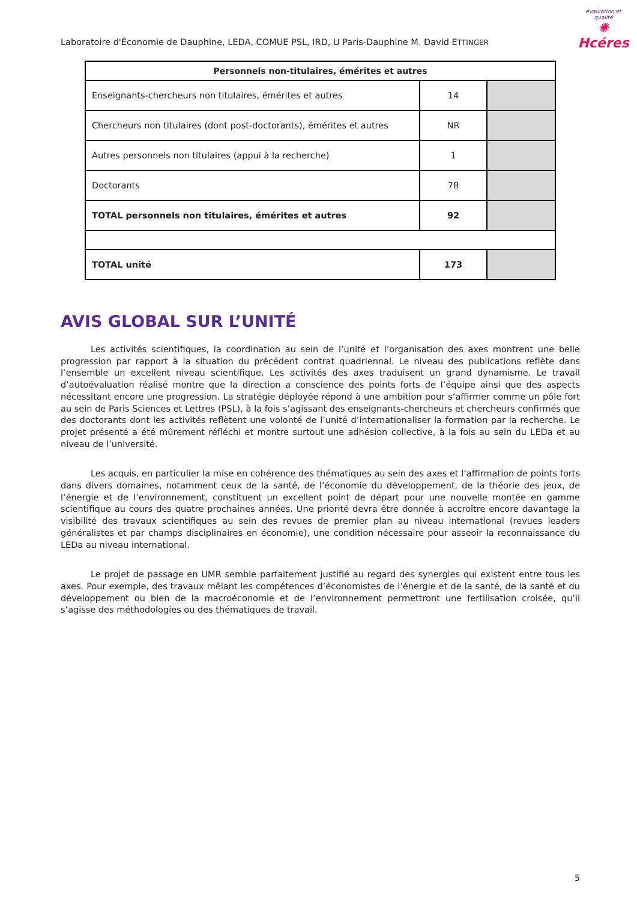Laboratoire d'Économie de Dauphine, LEDA, COMUE PSL, IRD, U Paris-Dauphine M. David ETTINGER
évaluation et qualité
✺
Hcéres
| Personnels non-titulaires, émérites et autres | | |
| --- | --- | --- |
| Enseignants-chercheurs non titulaires, émérites et autres | 14 | |
| Chercheurs non titulaires (dont post-doctorants), émérites et autres | NR | |
| Autres personnels non titulaires (appui à la recherche) | 1 | |
| Doctorants | 78 | |
| TOTAL personnels non titulaires, émérites et autres | 92 | |
| TOTAL unité | 173 | |
AVIS GLOBAL SUR L’UNITÉ
Les activités scientifiques, la coordination au sein de l’unité et l’organisation des axes montrent une belle progression par rapport à la situation du précédent contrat quadriennal. Le niveau des publications reflète dans l’ensemble un excellent niveau scientifique. Les activités des axes traduisent un grand dynamisme. Le travail d’autoévaluation réalisé montre que la direction a conscience des points forts de l’équipe ainsi que des aspects nécessitant encore une progression. La stratégie déployée répond à une ambition pour s’affirmer comme un pôle fort au sein de Paris Sciences et Lettres (PSL), à la fois s’agissant des enseignants-chercheurs et chercheurs confirmés que des doctorants dont les activités reflètent une volonté de l’unité d’internationaliser la formation par la recherche. Le projet présenté a été mûrement réfléchi et montre surtout une adhésion collective, à la fois au sein du LEDa et au niveau de l’université.
Les acquis, en particulier la mise en cohérence des thématiques au sein des axes et l’affirmation de points forts dans divers domaines, notamment ceux de la santé, de l’économie du développement, de la théorie des jeux, de l’énergie et de l’environnement, constituent un excellent point de départ pour une nouvelle montée en gamme scientifique au cours des quatre prochaines années. Une priorité devra être donnée à accroître encore davantage la visibilité des travaux scientifiques au sein des revues de premier plan au niveau international (revues leaders généralistes et par champs disciplinaires en économie), une condition nécessaire pour asseoir la reconnaissance du LEDa au niveau international.
Le projet de passage en UMR semble parfaitement justifié au regard des synergies qui existent entre tous les axes. Pour exemple, des travaux mêlant les compétences d’économistes de l’énergie et de la santé, de la santé et du développement ou bien de la macroéconomie et de l’environnement permettront une fertilisation croisée, qu’il s’agisse des méthodologies ou des thématiques de travail.
5